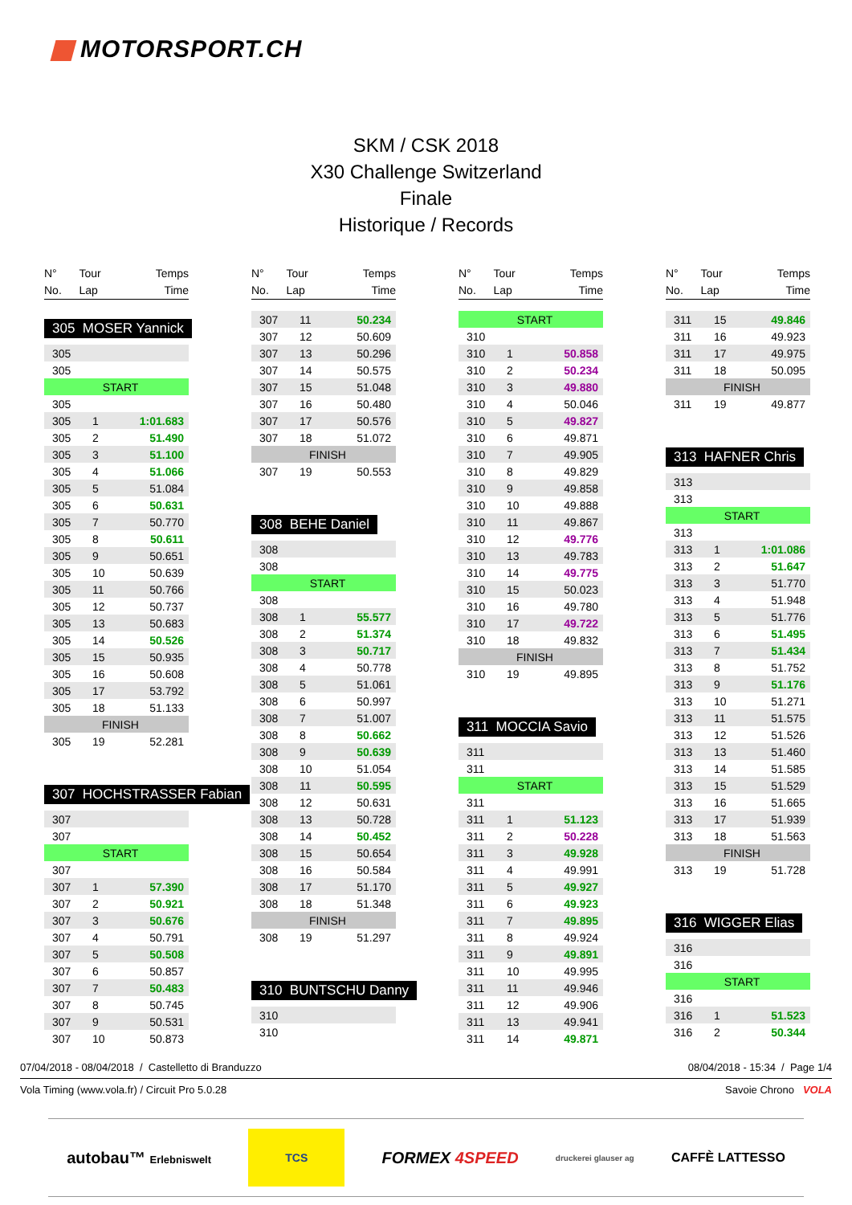MOTORSPORT.CH
SKM / CSK 2018
X30 Challenge Switzerland
Finale
Historique / Records
| N° | Tour | Temps |
| --- | --- | --- |
| No. | Lap | Time |
305 MOSER Yannick
| 305 | | |
| 305 | | |
| START | | |
| 305 | | |
| 305 | 1 | 1:01.683 |
| 305 | 2 | 51.490 |
| 305 | 3 | 51.100 |
| 305 | 4 | 51.066 |
| 305 | 5 | 51.084 |
| 305 | 6 | 50.631 |
| 305 | 7 | 50.770 |
| 305 | 8 | 50.611 |
| 305 | 9 | 50.651 |
| 305 | 10 | 50.639 |
| 305 | 11 | 50.766 |
| 305 | 12 | 50.737 |
| 305 | 13 | 50.683 |
| 305 | 14 | 50.526 |
| 305 | 15 | 50.935 |
| 305 | 16 | 50.608 |
| 305 | 17 | 53.792 |
| 305 | 18 | 51.133 |
| FINISH | | |
| 305 | 19 | 52.281 |
307 HOCHSTRASSER Fabian
| 307 | | |
| 307 | | |
| START | | |
| 307 | | |
| 307 | 1 | 57.390 |
| 307 | 2 | 50.921 |
| 307 | 3 | 50.676 |
| 307 | 4 | 50.791 |
| 307 | 5 | 50.508 |
| 307 | 6 | 50.857 |
| 307 | 7 | 50.483 |
| 307 | 8 | 50.745 |
| 307 | 9 | 50.531 |
| 307 | 10 | 50.873 |
| N° | Tour | Temps |
| --- | --- | --- |
| No. | Lap | Time |
| 307 | 11 | 50.234 |
| 307 | 12 | 50.609 |
| 307 | 13 | 50.296 |
| 307 | 14 | 50.575 |
| 307 | 15 | 51.048 |
| 307 | 16 | 50.480 |
| 307 | 17 | 50.576 |
| 307 | 18 | 51.072 |
| FINISH | | |
| 307 | 19 | 50.553 |
308 BEHE Daniel
| 308 | | |
| 308 | | |
| START | | |
| 308 | | |
| 308 | 1 | 55.577 |
| 308 | 2 | 51.374 |
| 308 | 3 | 50.717 |
| 308 | 4 | 50.778 |
| 308 | 5 | 51.061 |
| 308 | 6 | 50.997 |
| 308 | 7 | 51.007 |
| 308 | 8 | 50.662 |
| 308 | 9 | 50.639 |
| 308 | 10 | 51.054 |
| 308 | 11 | 50.595 |
| 308 | 12 | 50.631 |
| 308 | 13 | 50.728 |
| 308 | 14 | 50.452 |
| 308 | 15 | 50.654 |
| 308 | 16 | 50.584 |
| 308 | 17 | 51.170 |
| 308 | 18 | 51.348 |
| FINISH | | |
| 308 | 19 | 51.297 |
310 BUNTSCHU Danny
| 310 | | |
| 310 | | |
| N° | Tour | Temps |
| --- | --- | --- |
| No. | Lap | Time |
| START | | |
| 310 | | |
| 310 | 1 | 50.858 |
| 310 | 2 | 50.234 |
| 310 | 3 | 49.880 |
| 310 | 4 | 50.046 |
| 310 | 5 | 49.827 |
| 310 | 6 | 49.871 |
| 310 | 7 | 49.905 |
| 310 | 8 | 49.829 |
| 310 | 9 | 49.858 |
| 310 | 10 | 49.888 |
| 310 | 11 | 49.867 |
| 310 | 12 | 49.776 |
| 310 | 13 | 49.783 |
| 310 | 14 | 49.775 |
| 310 | 15 | 50.023 |
| 310 | 16 | 49.780 |
| 310 | 17 | 49.722 |
| 310 | 18 | 49.832 |
| FINISH | | |
| 310 | 19 | 49.895 |
311 MOCCIA Savio
| 311 | | |
| 311 | | |
| START | | |
| 311 | | |
| 311 | 1 | 51.123 |
| 311 | 2 | 50.228 |
| 311 | 3 | 49.928 |
| 311 | 4 | 49.991 |
| 311 | 5 | 49.927 |
| 311 | 6 | 49.923 |
| 311 | 7 | 49.895 |
| 311 | 8 | 49.924 |
| 311 | 9 | 49.891 |
| 311 | 10 | 49.995 |
| 311 | 11 | 49.946 |
| 311 | 12 | 49.906 |
| 311 | 13 | 49.941 |
| 311 | 14 | 49.871 |
| N° | Tour | Temps |
| --- | --- | --- |
| No. | Lap | Time |
| 311 | 15 | 49.846 |
| 311 | 16 | 49.923 |
| 311 | 17 | 49.975 |
| 311 | 18 | 50.095 |
| FINISH | | |
| 311 | 19 | 49.877 |
313 HAFNER Chris
| 313 | | |
| 313 | | |
| START | | |
| 313 | | |
| 313 | 1 | 1:01.086 |
| 313 | 2 | 51.647 |
| 313 | 3 | 51.770 |
| 313 | 4 | 51.948 |
| 313 | 5 | 51.776 |
| 313 | 6 | 51.495 |
| 313 | 7 | 51.434 |
| 313 | 8 | 51.752 |
| 313 | 9 | 51.176 |
| 313 | 10 | 51.271 |
| 313 | 11 | 51.575 |
| 313 | 12 | 51.526 |
| 313 | 13 | 51.460 |
| 313 | 14 | 51.585 |
| 313 | 15 | 51.529 |
| 313 | 16 | 51.665 |
| 313 | 17 | 51.939 |
| 313 | 18 | 51.563 |
| FINISH | | |
| 313 | 19 | 51.728 |
316 WIGGER Elias
| 316 | | |
| 316 | | |
| START | | |
| 316 | | |
| 316 | 1 | 51.523 |
| 316 | 2 | 50.344 |
07/04/2018 - 08/04/2018 / Castelletto di Branduzzo 08/04/2018 - 15:34 / Page 1/4
Vola Timing (www.vola.fr) / Circuit Pro 5.0.28 Savoie Chrono VOLA
autobau™ Erlebniswelt TCS FORMEX 4SPEED druckerei glauser ag CAFFÈ LATTESSO